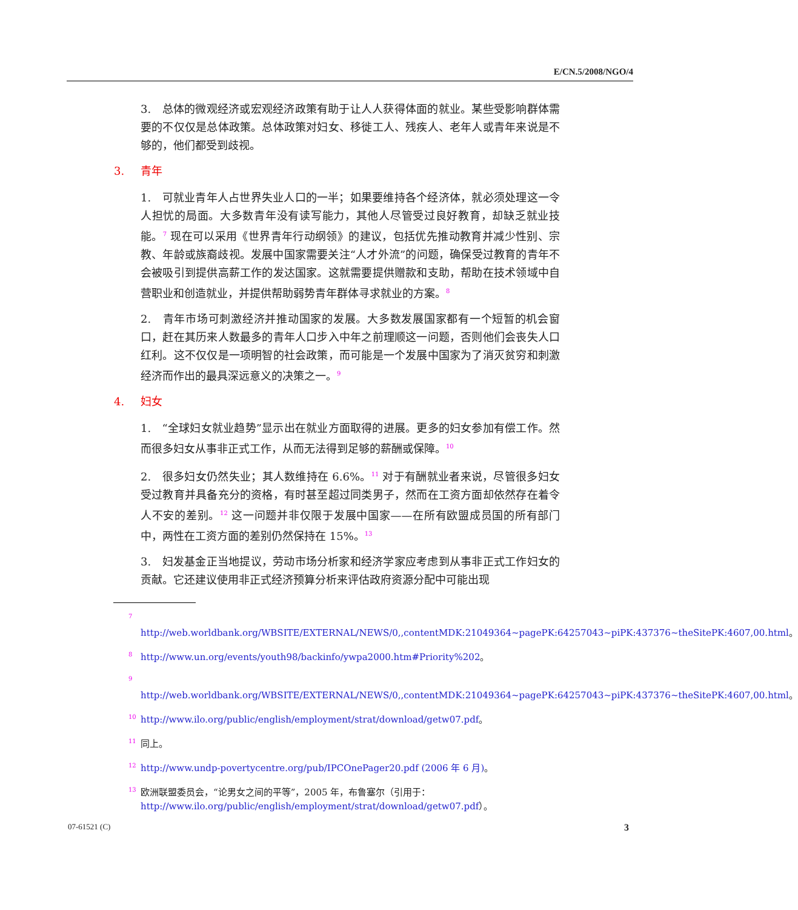E/CN.5/2008/NGO/4
3.　总体的微观经济或宏观经济政策有助于让人人获得体面的就业。某些受影响群体需要的不仅仅是总体政策。总体政策对妇女、移徙工人、残疾人、老年人或青年来说是不够的，他们都受到歧视。
3. 青年
1.　可就业青年人占世界失业人口的一半；如果要维持各个经济体，就必须处理这一令人担忧的局面。大多数青年没有读写能力，其他人尽管受过良好教育，却缺乏就业技能。<sup>7</sup> 现在可以采用《世界青年行动纲领》的建议，包括优先推动教育并减少性别、宗教、年龄或族裔歧视。发展中国家需要关注“人才外流”的问题，确保受过教育的青年不会被吸引到提供高薪工作的发达国家。这就需要提供赠款和支助，帮助在技术领域中自营职业和创造就业，并提供帮助弱势青年群体寻求就业的方案。<sup>8</sup>
2.　青年市场可刺激经济并推动国家的发展。大多数发展国家都有一个短暂的机会窗口，赶在其历来人数最多的青年人口步入中年之前理顺这一问题，否则他们会丧失人口红利。这不仅仅是一项明智的社会政策，而可能是一个发展中国家为了消灭贫穷和刺激经济而作出的最具深远意义的决策之一。<sup>9</sup>
4. 妇女
1.　“全球妇女就业趋势”显示出在就业方面取得的进展。更多的妇女参加有偿工作。然而很多妇女从事非正式工作，从而无法得到足够的薪酬或保障。<sup>10</sup>
2.　很多妇女仍然失业；其人数维持在 6.6%。<sup>11</sup> 对于有酬就业者来说，尽管很多妇女受过教育并具备充分的资格，有时甚至超过同类男子，然而在工资方面却依然存在着令人不安的差别。<sup>12</sup> 这一问题并非仅限于发展中国家——在所有欧盟成员国的所有部门中，两性在工资方面的差别仍然保持在 15%。<sup>13</sup>
3.　妇发基金正当地提议，劳动市场分析家和经济学家应考虑到从事非正式工作妇女的贡献。它还建议使用非正式经济预算分析来评估政府资源分配中可能出现
<sup>7</sup> http://web.worldbank.org/WBSITE/EXTERNAL/NEWS/0,,contentMDK:21049364~pagePK:64257043~piPK:437376~theSitePK:4607,00.html。
<sup>8</sup> http://www.un.org/events/youth98/backinfo/ywpa2000.htm#Priority%202。
<sup>9</sup> http://web.worldbank.org/WBSITE/EXTERNAL/NEWS/0,,contentMDK:21049364~pagePK:64257043~piPK:437376~theSitePK:4607,00.html。
<sup>10</sup> http://www.ilo.org/public/english/employment/strat/download/getw07.pdf。
<sup>11</sup> 同上。
<sup>12</sup> http://www.undp-povertycentre.org/pub/IPCOnePager20.pdf (2006 年 6 月)。
<sup>13</sup> 欧洲联盟委员会，“论男女之间的平等”，2005 年，布鲁塞尔（引用于：http://www.ilo.org/public/english/employment/strat/download/getw07.pdf）。
07-61521 (C) 3